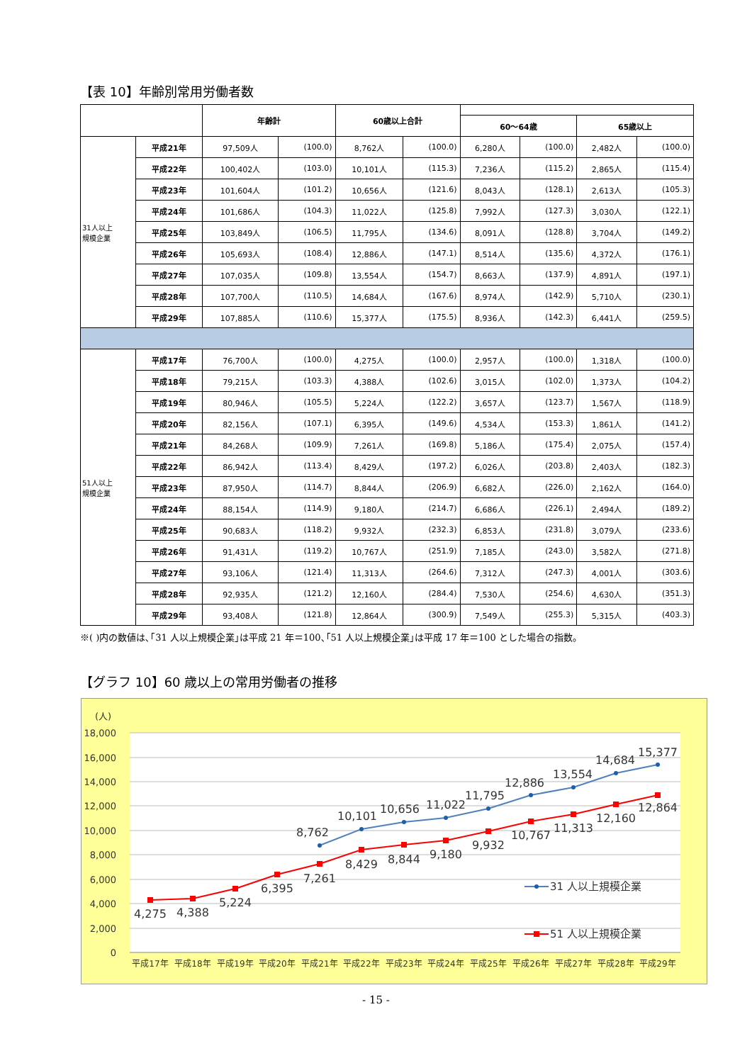【表 10】年齢別常用労働者数
| | | 年齢計 | | 60歳以上合計 | | | | | |
| --- | --- | --- | --- | --- | --- | --- | --- | --- | --- |
| | | | | | | 60～64歳 | | 65歳以上 | |
| 31人以上 規模企業 | 平成21年 | 97,509人 | (100.0) | 8,762人 | (100.0) | 6,280人 | (100.0) | 2,482人 | (100.0) |
| | 平成22年 | 100,402人 | (103.0) | 10,101人 | (115.3) | 7,236人 | (115.2) | 2,865人 | (115.4) |
| | 平成23年 | 101,604人 | (101.2) | 10,656人 | (121.6) | 8,043人 | (128.1) | 2,613人 | (105.3) |
| | 平成24年 | 101,686人 | (104.3) | 11,022人 | (125.8) | 7,992人 | (127.3) | 3,030人 | (122.1) |
| | 平成25年 | 103,849人 | (106.5) | 11,795人 | (134.6) | 8,091人 | (128.8) | 3,704人 | (149.2) |
| | 平成26年 | 105,693人 | (108.4) | 12,886人 | (147.1) | 8,514人 | (135.6) | 4,372人 | (176.1) |
| | 平成27年 | 107,035人 | (109.8) | 13,554人 | (154.7) | 8,663人 | (137.9) | 4,891人 | (197.1) |
| | 平成28年 | 107,700人 | (110.5) | 14,684人 | (167.6) | 8,974人 | (142.9) | 5,710人 | (230.1) |
| | 平成29年 | 107,885人 | (110.6) | 15,377人 | (175.5) | 8,936人 | (142.3) | 6,441人 | (259.5) |
| 51人以上 規模企業 | 平成17年 | 76,700人 | (100.0) | 4,275人 | (100.0) | 2,957人 | (100.0) | 1,318人 | (100.0) |
| | 平成18年 | 79,215人 | (103.3) | 4,388人 | (102.6) | 3,015人 | (102.0) | 1,373人 | (104.2) |
| | 平成19年 | 80,946人 | (105.5) | 5,224人 | (122.2) | 3,657人 | (123.7) | 1,567人 | (118.9) |
| | 平成20年 | 82,156人 | (107.1) | 6,395人 | (149.6) | 4,534人 | (153.3) | 1,861人 | (141.2) |
| | 平成21年 | 84,268人 | (109.9) | 7,261人 | (169.8) | 5,186人 | (175.4) | 2,075人 | (157.4) |
| | 平成22年 | 86,942人 | (113.4) | 8,429人 | (197.2) | 6,026人 | (203.8) | 2,403人 | (182.3) |
| | 平成23年 | 87,950人 | (114.7) | 8,844人 | (206.9) | 6,682人 | (226.0) | 2,162人 | (164.0) |
| | 平成24年 | 88,154人 | (114.9) | 9,180人 | (214.7) | 6,686人 | (226.1) | 2,494人 | (189.2) |
| | 平成25年 | 90,683人 | (118.2) | 9,932人 | (232.3) | 6,853人 | (231.8) | 3,079人 | (233.6) |
| | 平成26年 | 91,431人 | (119.2) | 10,767人 | (251.9) | 7,185人 | (243.0) | 3,582人 | (271.8) |
| | 平成27年 | 93,106人 | (121.4) | 11,313人 | (264.6) | 7,312人 | (247.3) | 4,001人 | (303.6) |
| | 平成28年 | 92,935人 | (121.2) | 12,160人 | (284.4) | 7,530人 | (254.6) | 4,630人 | (351.3) |
| | 平成29年 | 93,408人 | (121.8) | 12,864人 | (300.9) | 7,549人 | (255.3) | 5,315人 | (403.3) |
※( )内の数値は､｢31 人以上規模企業｣は平成 21 年＝100､｢51 人以上規模企業｣は平成 17 年＝100 とした場合の指数｡
【グラフ 10】60 歳以上の常用労働者の推移
(人)
18,000
16,000
14,000
12,000
10,000
8,000
6,000
4,000
2,000
0
4,275
4,388
5,224
6,395
7,261
8,429
8,844
9,180
9,932
10,767
11,313
12,160
12,864
8,762
10,101
10,656
11,022
11,795
12,886
13,554
14,684
15,377
31 人以上規模企業
51 人以上規模企業
平成17年
平成18年
平成19年
平成20年
平成21年
平成22年
平成23年
平成24年
平成25年
平成26年
平成27年
平成28年
平成29年
- 15 -